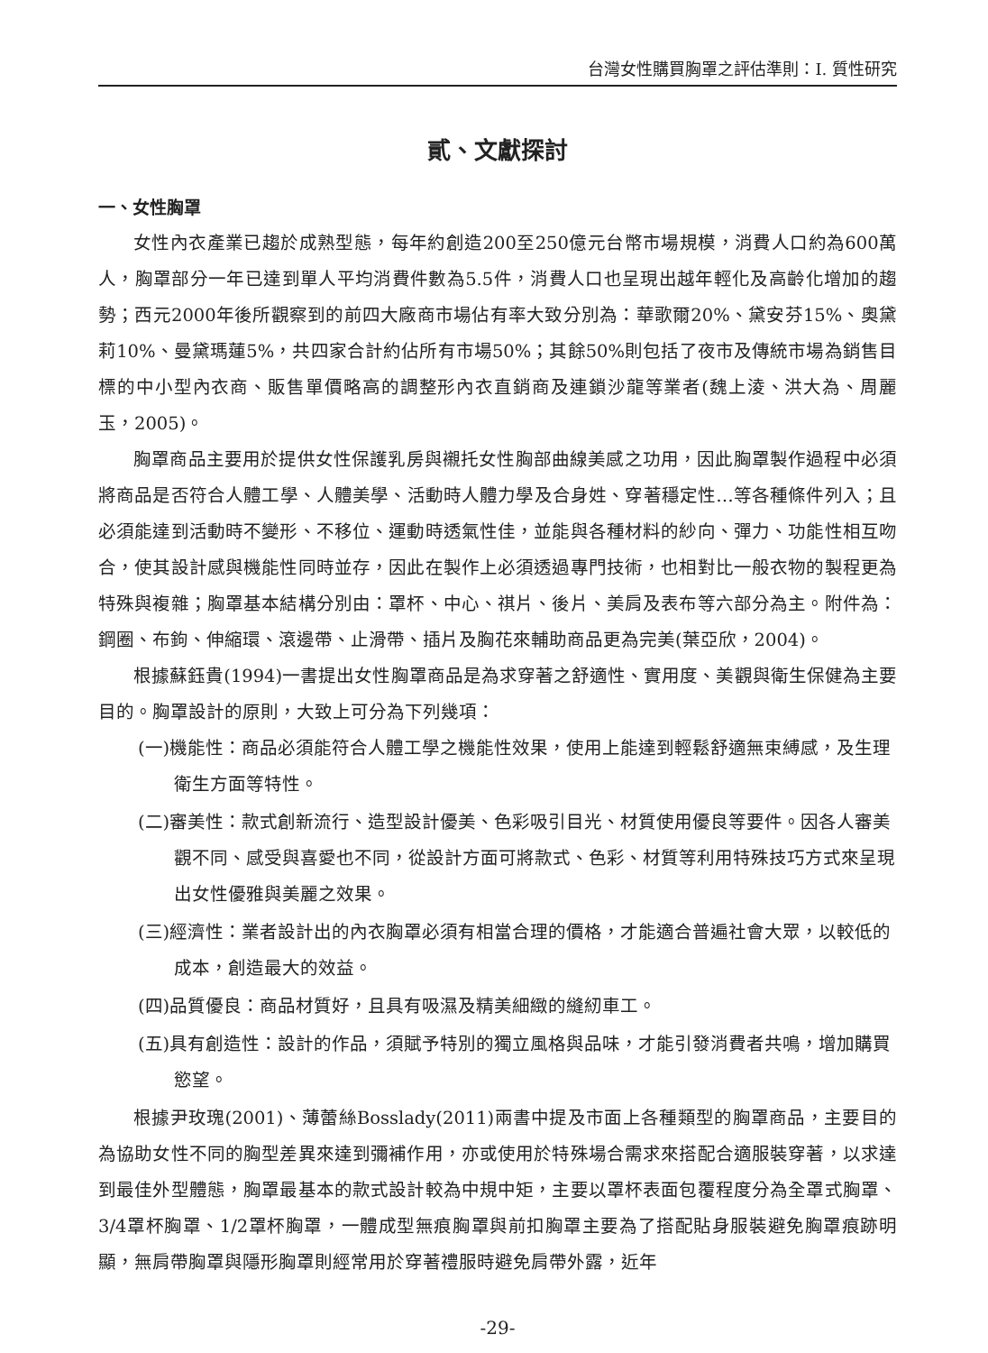台灣女性購買胸罩之評估準則：I. 質性研究
貳、文獻探討
一、女性胸罩
女性內衣產業已趨於成熟型態，每年約創造200至250億元台幣市場規模，消費人口約為600萬人，胸罩部分一年已達到單人平均消費件數為5.5件，消費人口也呈現出越年輕化及高齡化增加的趨勢；西元2000年後所觀察到的前四大廠商市場佔有率大致分別為：華歌爾20%、黛安芬15%、奧黛莉10%、曼黛瑪蓮5%，共四家合計約佔所有市場50%；其餘50%則包括了夜市及傳統市場為銷售目標的中小型內衣商、販售單價略高的調整形內衣直銷商及連鎖沙龍等業者(魏上淩、洪大為、周麗玉，2005)。
胸罩商品主要用於提供女性保護乳房與襯托女性胸部曲線美感之功用，因此胸罩製作過程中必須將商品是否符合人體工學、人體美學、活動時人體力學及合身姓、穿著穩定性…等各種條件列入；且必須能達到活動時不變形、不移位、運動時透氣性佳，並能與各種材料的紗向、彈力、功能性相互吻合，使其設計感與機能性同時並存，因此在製作上必須透過專門技術，也相對比一般衣物的製程更為特殊與複雜；胸罩基本結構分別由：罩杯、中心、祺片、後片、美肩及表布等六部分為主。附件為：鋼圈、布鉤、伸縮環、滾邊帶、止滑帶、插片及胸花來輔助商品更為完美(葉亞欣，2004)。
根據蘇鈺貴(1994)一書提出女性胸罩商品是為求穿著之舒適性、實用度、美觀與衛生保健為主要目的。胸罩設計的原則，大致上可分為下列幾項：
(一)機能性：商品必須能符合人體工學之機能性效果，使用上能達到輕鬆舒適無束縛感，及生理衛生方面等特性。
(二)審美性：款式創新流行、造型設計優美、色彩吸引目光、材質使用優良等要件。因各人審美觀不同、感受與喜愛也不同，從設計方面可將款式、色彩、材質等利用特殊技巧方式來呈現出女性優雅與美麗之效果。
(三)經濟性：業者設計出的內衣胸罩必須有相當合理的價格，才能適合普遍社會大眾，以較低的成本，創造最大的效益。
(四)品質優良：商品材質好，且具有吸濕及精美細緻的縫紉車工。
(五)具有創造性：設計的作品，須賦予特別的獨立風格與品味，才能引發消費者共鳴，增加購買慾望。
根據尹玫瑰(2001)、薄蕾絲Bosslady(2011)兩書中提及市面上各種類型的胸罩商品，主要目的為協助女性不同的胸型差異來達到彌補作用，亦或使用於特殊場合需求來搭配合適服裝穿著，以求達到最佳外型體態，胸罩最基本的款式設計較為中規中矩，主要以罩杯表面包覆程度分為全罩式胸罩、3/4罩杯胸罩、1/2罩杯胸罩，一體成型無痕胸罩與前扣胸罩主要為了搭配貼身服裝避免胸罩痕跡明顯，無肩帶胸罩與隱形胸罩則經常用於穿著禮服時避免肩帶外露，近年
-29-